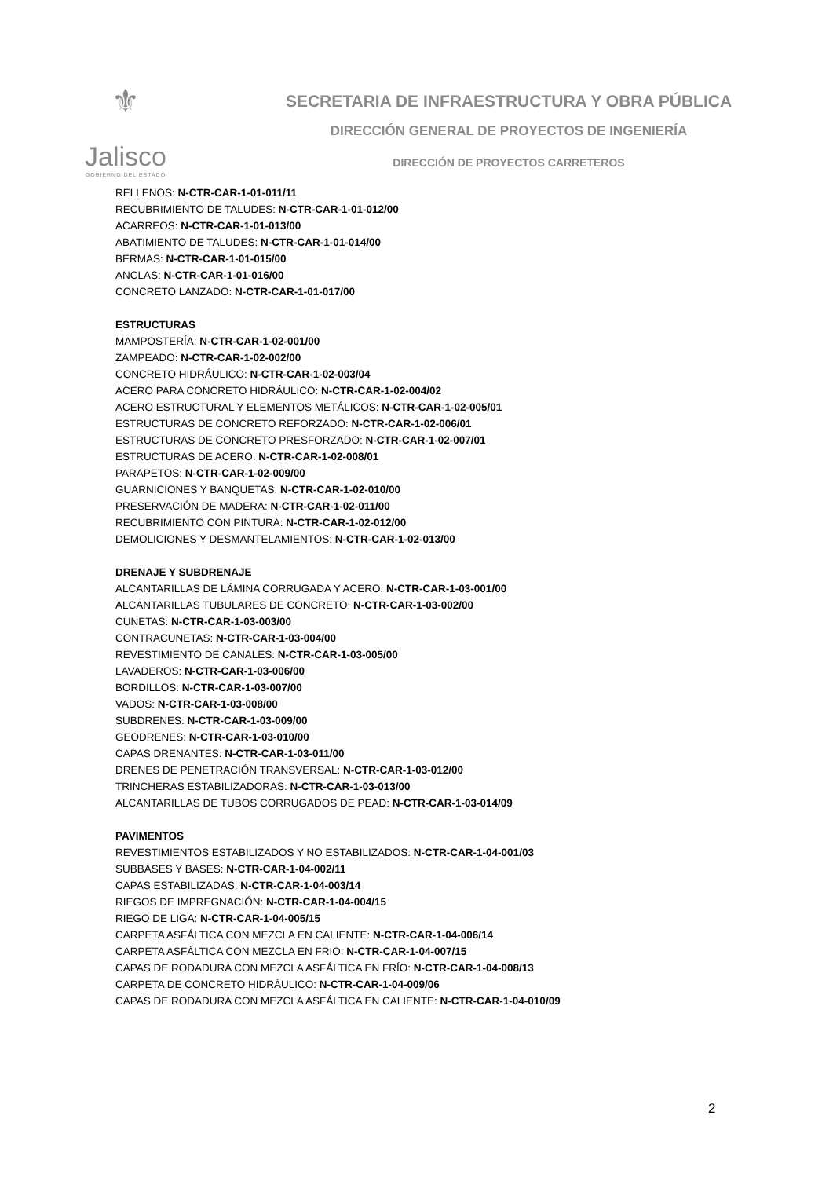⚜
Jalisco
GOBIERNO DEL ESTADO
SECRETARIA DE INFRAESTRUCTURA Y OBRA PÚBLICA
DIRECCIÓN GENERAL DE PROYECTOS DE INGENIERÍA
DIRECCIÓN DE PROYECTOS CARRETEROS
RELLENOS: N-CTR-CAR-1-01-011/11
RECUBRIMIENTO DE TALUDES: N-CTR-CAR-1-01-012/00
ACARREOS: N-CTR-CAR-1-01-013/00
ABATIMIENTO DE TALUDES: N-CTR-CAR-1-01-014/00
BERMAS: N-CTR-CAR-1-01-015/00
ANCLAS: N-CTR-CAR-1-01-016/00
CONCRETO LANZADO: N-CTR-CAR-1-01-017/00
ESTRUCTURAS
MAMPOSTERÍA: N-CTR-CAR-1-02-001/00
ZAMPEADO: N-CTR-CAR-1-02-002/00
CONCRETO HIDRÁULICO: N-CTR-CAR-1-02-003/04
ACERO PARA CONCRETO HIDRÁULICO: N-CTR-CAR-1-02-004/02
ACERO ESTRUCTURAL Y ELEMENTOS METÁLICOS: N-CTR-CAR-1-02-005/01
ESTRUCTURAS DE CONCRETO REFORZADO: N-CTR-CAR-1-02-006/01
ESTRUCTURAS DE CONCRETO PRESFORZADO: N-CTR-CAR-1-02-007/01
ESTRUCTURAS DE ACERO: N-CTR-CAR-1-02-008/01
PARAPETOS: N-CTR-CAR-1-02-009/00
GUARNICIONES Y BANQUETAS: N-CTR-CAR-1-02-010/00
PRESERVACIÓN DE MADERA: N-CTR-CAR-1-02-011/00
RECUBRIMIENTO CON PINTURA: N-CTR-CAR-1-02-012/00
DEMOLICIONES Y DESMANTELAMIENTOS: N-CTR-CAR-1-02-013/00
DRENAJE Y SUBDRENAJE
ALCANTARILLAS DE LÁMINA CORRUGADA Y ACERO: N-CTR-CAR-1-03-001/00
ALCANTARILLAS TUBULARES DE CONCRETO: N-CTR-CAR-1-03-002/00
CUNETAS: N-CTR-CAR-1-03-003/00
CONTRACUNETAS: N-CTR-CAR-1-03-004/00
REVESTIMIENTO DE CANALES: N-CTR-CAR-1-03-005/00
LAVADEROS: N-CTR-CAR-1-03-006/00
BORDILLOS: N-CTR-CAR-1-03-007/00
VADOS: N-CTR-CAR-1-03-008/00
SUBDRENES: N-CTR-CAR-1-03-009/00
GEODRENES: N-CTR-CAR-1-03-010/00
CAPAS DRENANTES: N-CTR-CAR-1-03-011/00
DRENES DE PENETRACIÓN TRANSVERSAL: N-CTR-CAR-1-03-012/00
TRINCHERAS ESTABILIZADORAS: N-CTR-CAR-1-03-013/00
ALCANTARILLAS DE TUBOS CORRUGADOS DE PEAD: N-CTR-CAR-1-03-014/09
PAVIMENTOS
REVESTIMIENTOS ESTABILIZADOS Y NO ESTABILIZADOS: N-CTR-CAR-1-04-001/03
SUBBASES Y BASES: N-CTR-CAR-1-04-002/11
CAPAS ESTABILIZADAS: N-CTR-CAR-1-04-003/14
RIEGOS DE IMPREGNACIÓN: N-CTR-CAR-1-04-004/15
RIEGO DE LIGA: N-CTR-CAR-1-04-005/15
CARPETA ASFÁLTICA CON MEZCLA EN CALIENTE: N-CTR-CAR-1-04-006/14
CARPETA ASFÁLTICA CON MEZCLA EN FRIO: N-CTR-CAR-1-04-007/15
CAPAS DE RODADURA CON MEZCLA ASFÁLTICA EN FRÍO: N-CTR-CAR-1-04-008/13
CARPETA DE CONCRETO HIDRÁULICO: N-CTR-CAR-1-04-009/06
CAPAS DE RODADURA CON MEZCLA ASFÁLTICA EN CALIENTE: N-CTR-CAR-1-04-010/09
2